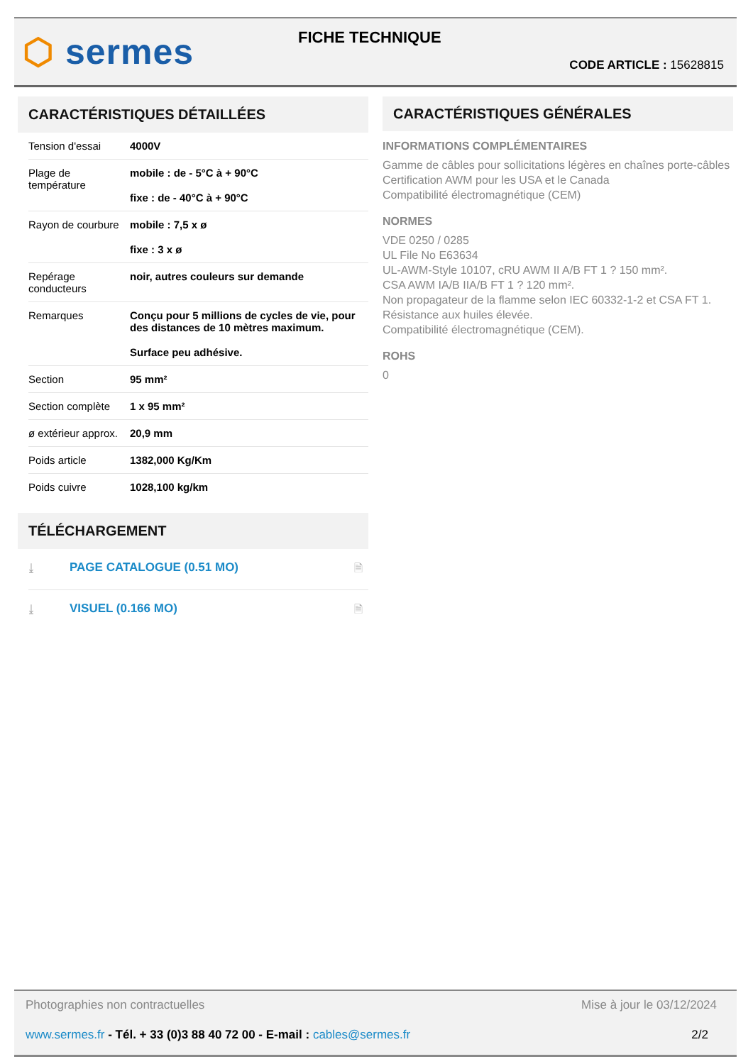⬡ sermes FICHE TECHNIQUE
CODE ARTICLE : 15628815
CARACTÉRISTIQUES DÉTAILLÉES
| Tension d'essai | 4000V |
| Plage de température | mobile : de - 5°C à + 90°C fixe : de - 40°C à + 90°C |
| Rayon de courbure | mobile : 7,5 x ø fixe : 3 x ø |
| Repérage conducteurs | noir, autres couleurs sur demande |
| Remarques | Conçu pour 5 millions de cycles de vie, pour des distances de 10 mètres maximum. Surface peu adhésive. |
| Section | 95 mm² |
| Section complète | 1 x 95 mm² |
| ø extérieur approx. | 20,9 mm |
| Poids article | 1382,000 Kg/Km |
| Poids cuivre | 1028,100 kg/km |
TÉLÉCHARGEMENT
| ⤓ | PAGE CATALOGUE (0.51 MO) | 🗎 |
| ⤓ | VISUEL (0.166 MO) | 🗎 |
CARACTÉRISTIQUES GÉNÉRALES
INFORMATIONS COMPLÉMENTAIRES
Gamme de câbles pour sollicitations légères en chaînes porte-câbles
Certification AWM pour les USA et le Canada
Compatibilité électromagnétique (CEM)
NORMES
VDE 0250 / 0285
UL File No E63634
UL-AWM-Style 10107, cRU AWM II A/B FT 1 ? 150 mm².
CSA AWM IA/B IIA/B FT 1 ? 120 mm².
Non propagateur de la flamme selon IEC 60332-1-2 et CSA FT 1.
Résistance aux huiles élevée.
Compatibilité électromagnétique (CEM).
ROHS
0
Photographies non contractuelles Mise à jour le 03/12/2024
www.sermes.fr - Tél. + 33 (0)3 88 40 72 00 - E-mail : cables@sermes.fr 2/2